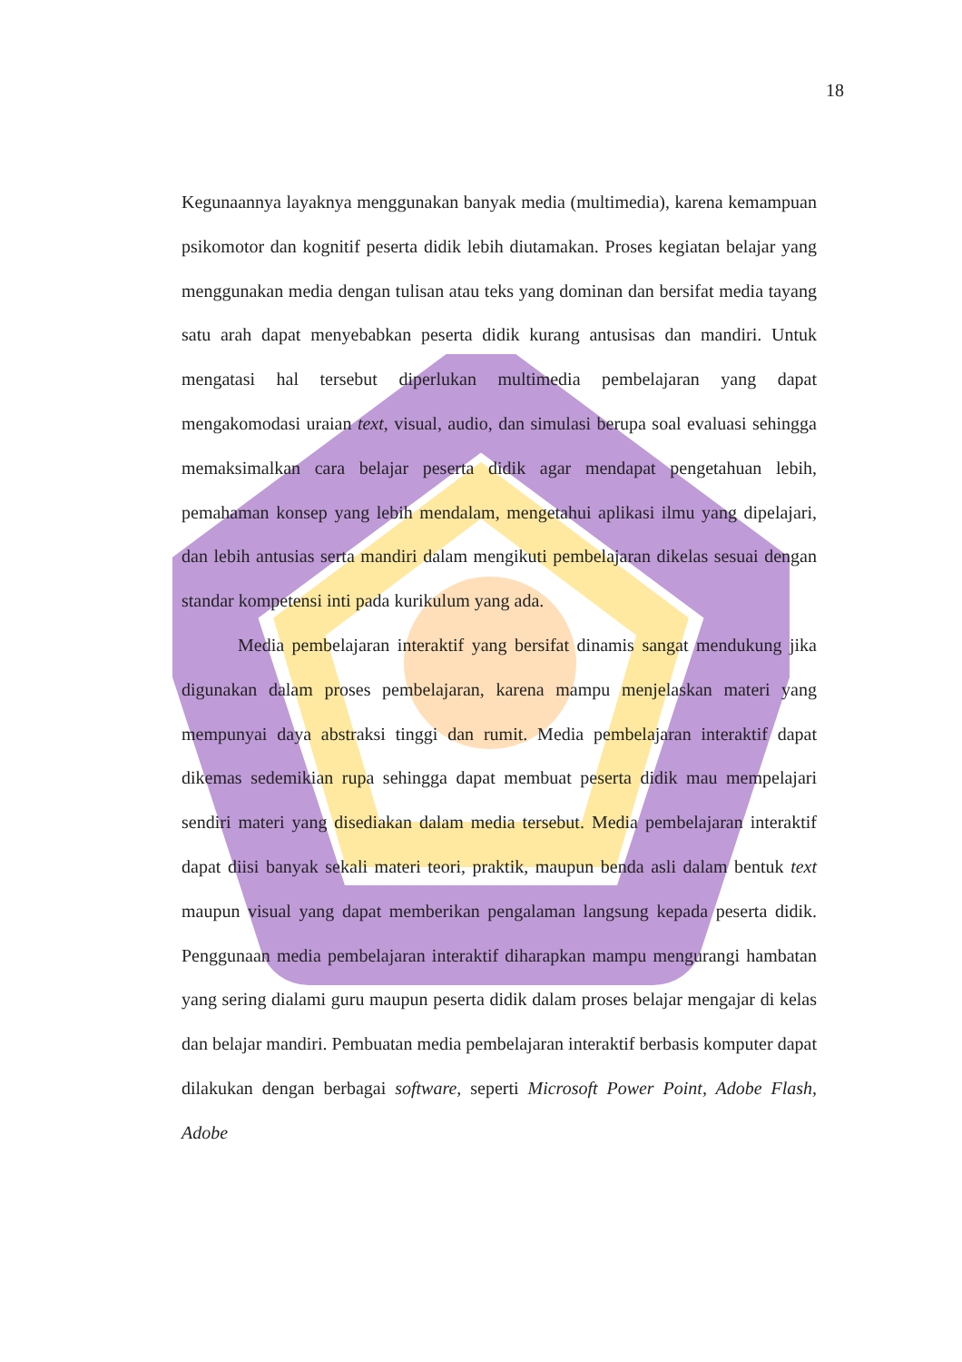18
Kegunaannya layaknya menggunakan banyak media (multimedia), karena kemampuan psikomotor dan kognitif peserta didik lebih diutamakan. Proses kegiatan belajar yang menggunakan media dengan tulisan atau teks yang dominan dan bersifat media tayang satu arah dapat menyebabkan peserta didik kurang antusisas dan mandiri. Untuk mengatasi hal tersebut diperlukan multimedia pembelajaran yang dapat mengakomodasi uraian text, visual, audio, dan simulasi berupa soal evaluasi sehingga memaksimalkan cara belajar peserta didik agar mendapat pengetahuan lebih, pemahaman konsep yang lebih mendalam, mengetahui aplikasi ilmu yang dipelajari, dan lebih antusias serta mandiri dalam mengikuti pembelajaran dikelas sesuai dengan standar kompetensi inti pada kurikulum yang ada.
Media pembelajaran interaktif yang bersifat dinamis sangat mendukung jika digunakan dalam proses pembelajaran, karena mampu menjelaskan materi yang mempunyai daya abstraksi tinggi dan rumit. Media pembelajaran interaktif dapat dikemas sedemikian rupa sehingga dapat membuat peserta didik mau mempelajari sendiri materi yang disediakan dalam media tersebut. Media pembelajaran interaktif dapat diisi banyak sekali materi teori, praktik, maupun benda asli dalam bentuk text maupun visual yang dapat memberikan pengalaman langsung kepada peserta didik. Penggunaan media pembelajaran interaktif diharapkan mampu mengurangi hambatan yang sering dialami guru maupun peserta didik dalam proses belajar mengajar di kelas dan belajar mandiri. Pembuatan media pembelajaran interaktif berbasis komputer dapat dilakukan dengan berbagai software, seperti Microsoft Power Point, Adobe Flash, Adobe